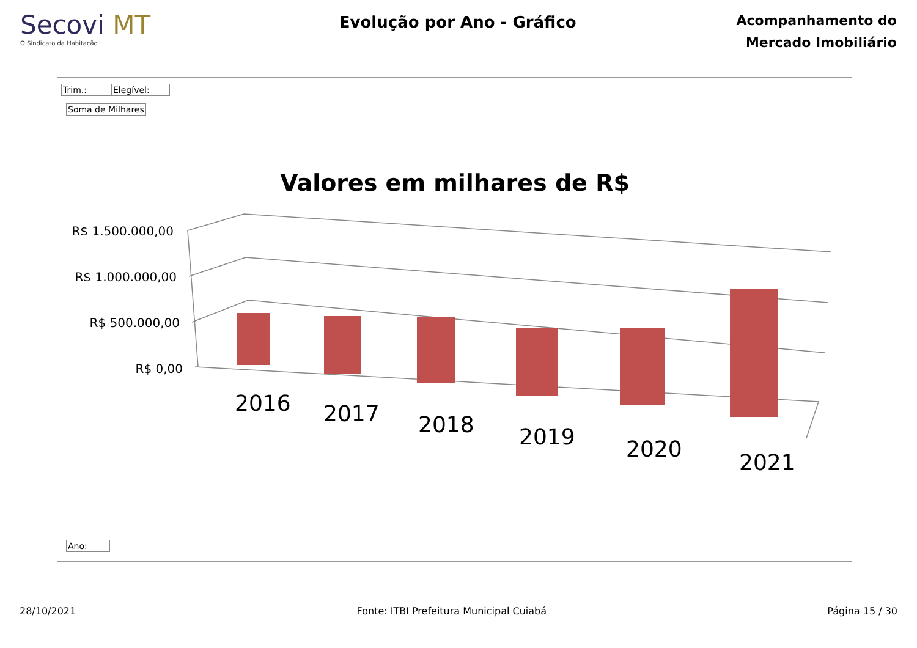Secovi MT
O Sindicato da Habitação
Evolução por Ano - Gráfico
Acompanhamento do
Mercado Imobiliário
Trim.: Elegível:
Soma de Milhares
Valores em milhares de R$
R$ 1.500.000,00
R$ 1.000.000,00
R$ 500.000,00
R$ 0,00
2016
2017
2018
2019
2020
2021
Ano:
28/10/2021 Fonte: ITBI Prefeitura Municipal Cuiabá Página 15 / 30